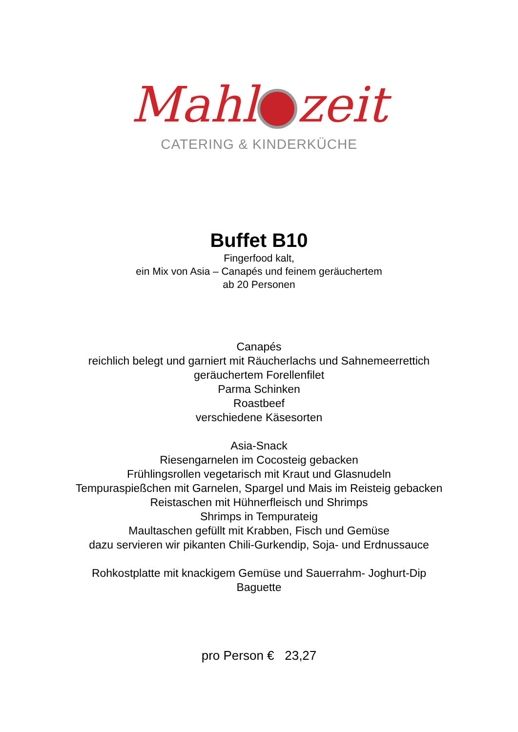Mahl zeit
CATERING & KINDERKÜCHE
Buffet B10
Fingerfood kalt,
ein Mix von Asia – Canapés und feinem geräuchertem
ab 20 Personen
Canapés
reichlich belegt und garniert mit Räucherlachs und Sahnemeerrettich
geräuchertem Forellenfilet
Parma Schinken
Roastbeef
verschiedene Käsesorten
Asia-Snack
Riesengarnelen im Cocosteig gebacken
Frühlingsrollen vegetarisch mit Kraut und Glasnudeln
Tempuraspießchen mit Garnelen, Spargel und Mais im Reisteig gebacken
Reistaschen mit Hühnerfleisch und Shrimps
Shrimps in Tempurateig
Maultaschen gefüllt mit Krabben, Fisch und Gemüse
dazu servieren wir pikanten Chili-Gurkendip, Soja- und Erdnussauce
Rohkostplatte mit knackigem Gemüse und Sauerrahm- Joghurt-Dip
Baguette
pro Person € 23,27